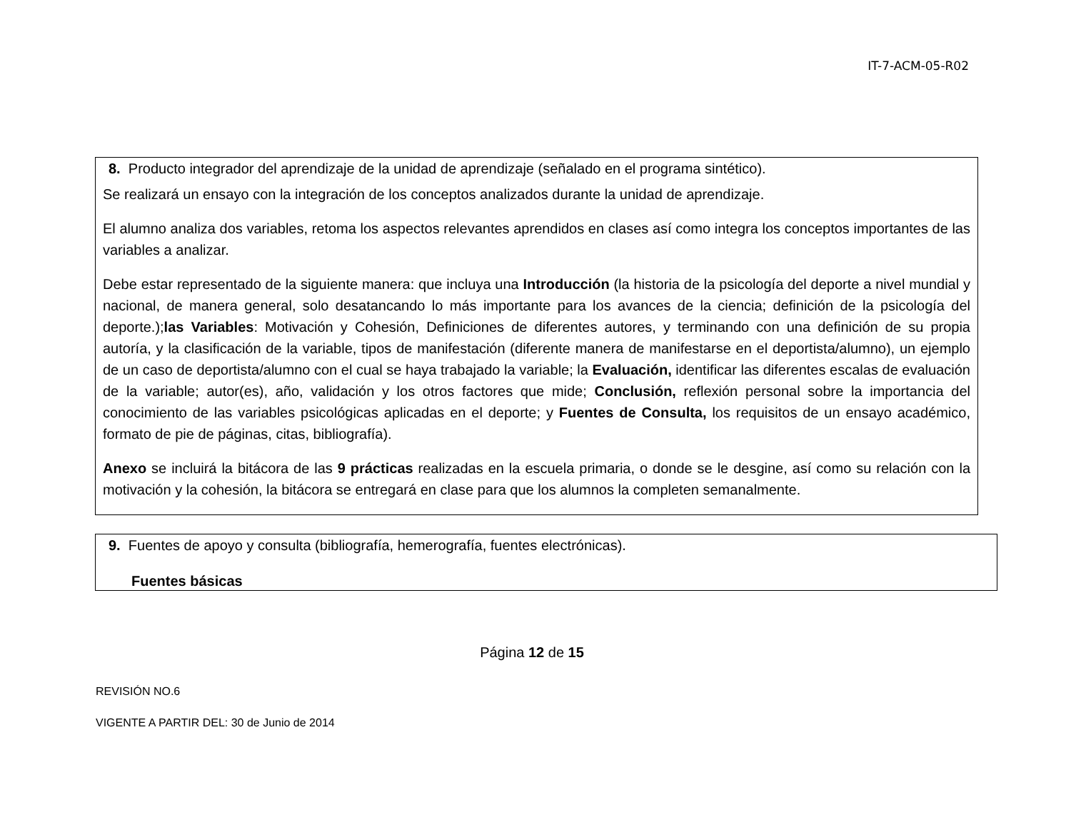IT-7-ACM-05-R02
8. Producto integrador del aprendizaje de la unidad de aprendizaje (señalado en el programa sintético).
Se realizará un ensayo con la integración de los conceptos analizados durante la unidad de aprendizaje.
El alumno analiza dos variables, retoma los aspectos relevantes aprendidos en clases así como integra los conceptos importantes de las variables a analizar.
Debe estar representado de la siguiente manera: que incluya una Introducción (la historia de la psicología del deporte a nivel mundial y nacional, de manera general, solo desatancando lo más importante para los avances de la ciencia; definición de la psicología del deporte.);las Variables: Motivación y Cohesión, Definiciones de diferentes autores, y terminando con una definición de su propia autoría, y la clasificación de la variable, tipos de manifestación (diferente manera de manifestarse en el deportista/alumno), un ejemplo de un caso de deportista/alumno con el cual se haya trabajado la variable; la Evaluación, identificar las diferentes escalas de evaluación de la variable; autor(es), año, validación y los otros factores que mide; Conclusión, reflexión personal sobre la importancia del conocimiento de las variables psicológicas aplicadas en el deporte; y Fuentes de Consulta, los requisitos de un ensayo académico, formato de pie de páginas, citas, bibliografía).
Anexo se incluirá la bitácora de las 9 prácticas realizadas en la escuela primaria, o donde se le desgine, así como su relación con la motivación y la cohesión, la bitácora se entregará en clase para que los alumnos la completen semanalmente.
9. Fuentes de apoyo y consulta (bibliografía, hemerografía, fuentes electrónicas).
Fuentes básicas
Página 12 de 15
REVISIÓN NO.6
VIGENTE A PARTIR DEL: 30 de Junio de 2014